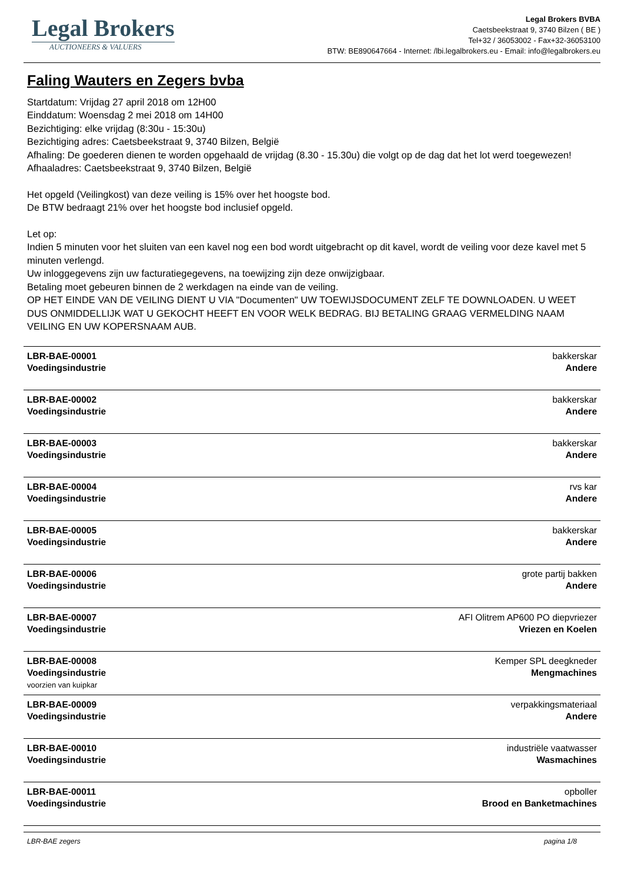Legal Brokers
AUCTIONEERS & VALUERS
Legal Brokers BVBA
Caetsbeekstraat 9, 3740 Bilzen ( BE )
Tel+32 / 36053002 - Fax+32-36053100
BTW: BE890647664 - Internet: /lbi.legalbrokers.eu - Email: info@legalbrokers.eu
Faling Wauters en Zegers bvba
Startdatum: Vrijdag 27 april 2018 om 12H00
Einddatum: Woensdag 2 mei 2018 om 14H00
Bezichtiging: elke vrijdag (8:30u - 15:30u)
Bezichtiging adres: Caetsbeekstraat 9, 3740 Bilzen, België
Afhaling: De goederen dienen te worden opgehaald de vrijdag (8.30 - 15.30u) die volgt op de dag dat het lot werd toegewezen!
Afhaaladres: Caetsbeekstraat 9, 3740 Bilzen, België
Het opgeld (Veilingkost) van deze veiling is 15% over het hoogste bod.
De BTW bedraagt 21% over het hoogste bod inclusief opgeld.
Let op:
Indien 5 minuten voor het sluiten van een kavel nog een bod wordt uitgebracht op dit kavel, wordt de veiling voor deze kavel met 5 minuten verlengd.
Uw inloggegevens zijn uw facturatiegegevens, na toewijzing zijn deze onwijzigbaar.
Betaling moet gebeuren binnen de 2 werkdagen na einde van de veiling.
OP HET EINDE VAN DE VEILING DIENT U VIA "Documenten" UW TOEWIJSDOCUMENT ZELF TE DOWNLOADEN. U WEET DUS ONMIDDELLIJK WAT U GEKOCHT HEEFT EN VOOR WELK BEDRAG. BIJ BETALING GRAAG VERMELDING NAAM VEILING EN UW KOPERSNAAM AUB.
| LBR-BAE-00001 Voedingsindustrie | bakkerskar Andere |
| LBR-BAE-00002 Voedingsindustrie | bakkerskar Andere |
| LBR-BAE-00003 Voedingsindustrie | bakkerskar Andere |
| LBR-BAE-00004 Voedingsindustrie | rvs kar Andere |
| LBR-BAE-00005 Voedingsindustrie | bakkerskar Andere |
| LBR-BAE-00006 Voedingsindustrie | grote partij bakken Andere |
| LBR-BAE-00007 Voedingsindustrie | AFI Olitrem AP600 PO diepvriezer Vriezen en Koelen |
| LBR-BAE-00008 Voedingsindustrie voorzien van kuipkar | Kemper SPL deegkneder Mengmachines |
| LBR-BAE-00009 Voedingsindustrie | verpakkingsmateriaal Andere |
| LBR-BAE-00010 Voedingsindustrie | industriële vaatwasser Wasmachines |
| LBR-BAE-00011 Voedingsindustrie | opboller Brood en Banketmachines |
LBR-BAE zegers pagina 1/8